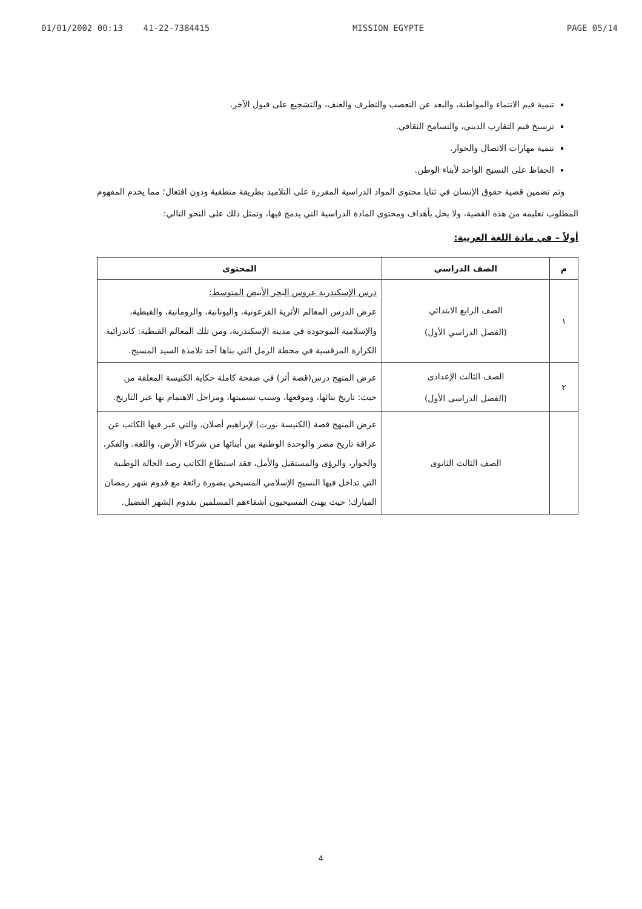01/01/2002 00:13 41-22-7384415 MISSION EGYPTE PAGE 05/14
تنمية قيم الانتماء والمواطنة، والبعد عن التعصب والتطرف والعنف، والتشجيع على قبول الآخر.
ترسيخ قيم التقارب الديني، والتسامح الثقافي.
تنمية مهارات الاتصال والحوار.
الحفاظ على النسيج الواحد لأبناء الوطن.
وتم تضمين قضية حقوق الإنسان في ثنايا محتوى المواد الدراسية المقررة على التلاميذ بطريقة منطقية ودون افتعال؛ مما يخدم المفهوم المطلوب تعليمه من هذه القضية، ولا يخل بأهداف ومحتوى المادة الدراسية التي يدمج فيها، وتمثل ذلك على النحو التالي:
أولاً – في مادة اللغة العربية:
| م | الصف الدراسي | المحتوى |
| --- | --- | --- |
| ١ | الصف الرابع الابتدائي (الفصل الدراسي الأول) | درس الإسكندرية عروس البحر الأبيض المتوسط: عرض الدرس المعالم الأثرية الفرعونية، واليونانية، والرومانية، والقبطية، والإسلامية الموجودة في مدينة الإسكندرية، ومن تلك المعالم القبطية: كاتدرائية الكرازة المرقسية في محطة الرمل التي بناها أحد تلامذة السيد المسيح. |
| ٢ | الصف الثالث الإعدادى (الفصل الدراسى الأول) | عرض المنهج درس(قصة أثر) في صفحة كاملة حكاية الكنيسة المعلقة من حيث: تاريخ بنائها، وموقعها، وسبب تسميتها، ومراحل الاهتمام بها عبر التاريخ. |
| | الصف الثالث الثانوى | عرض المنهج قصة (الكنيسة نورت) لإبراهيم أصلان، والتي عبر فيها الكاتب عن عراقة تاريخ مصر والوحدة الوطنية بين أبنائها من شركاء الأرض، واللغة، والفكر، والحوار، والرؤى والمستقبل والأمل، فقد استطاع الكاتب رصد الحالة الوطنية التي تداخل فيها النسيج الإسلامي المسيحي بصورة رائعة مع قدوم شهر رمضان المبارك؛ حيث يهنئ المسيحيون أشقاءهم المسلمين بقدوم الشهر الفضيل. |
4